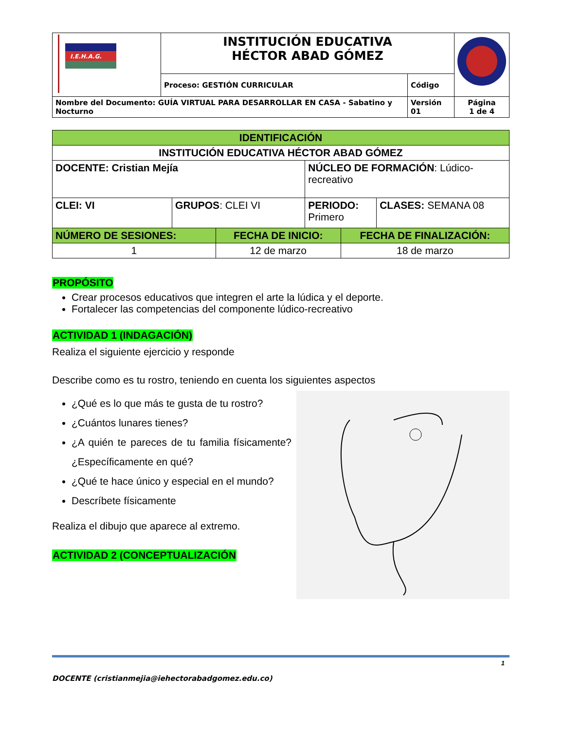| I.E.H.A.G. | INSTITUCIÓN EDUCATIVA HÉCTOR ABAD GÓMEZ | | |
| | Proceso: GESTIÓN CURRICULAR | Código | |
| Nombre del Documento: GUÍA VIRTUAL PARA DESARROLLAR EN CASA - Sabatino y Nocturno | | Versión 01 | Página 1 de 4 |
| IDENTIFICACIÓN | | | | | |
| INSTITUCIÓN EDUCATIVA HÉCTOR ABAD GÓMEZ | | | | | |
| DOCENTE: Cristian Mejía | | | NÚCLEO DE FORMACIÓN : Lúdico-recreativo | | |
| CLEI: VI | GRUPOS : CLEI VI | | PERIODO: Primero | | CLASES: SEMANA 08 |
| NÚMERO DE SESIONES: | | FECHA DE INICIO: | | FECHA DE FINALIZACIÓN: | |
| 1 | | 12 de marzo | | 18 de marzo | |
PROPÓSITO
Crear procesos educativos que integren el arte la lúdica y el deporte.
Fortalecer las competencias del componente lúdico-recreativo
ACTIVIDAD 1 (INDAGACIÓN)
Realiza el siguiente ejercicio y responde
Describe como es tu rostro, teniendo en cuenta los siguientes aspectos
¿Qué es lo que más te gusta de tu rostro?
¿Cuántos lunares tienes?
¿A quién te pareces de tu familia físicamente? ¿Específicamente en qué?
¿Qué te hace único y especial en el mundo?
Descríbete físicamente
Realiza el dibujo que aparece al extremo.
ACTIVIDAD 2 (CONCEPTUALIZACIÓN
1
DOCENTE (cristianmejia@iehectorabadgomez.edu.co)